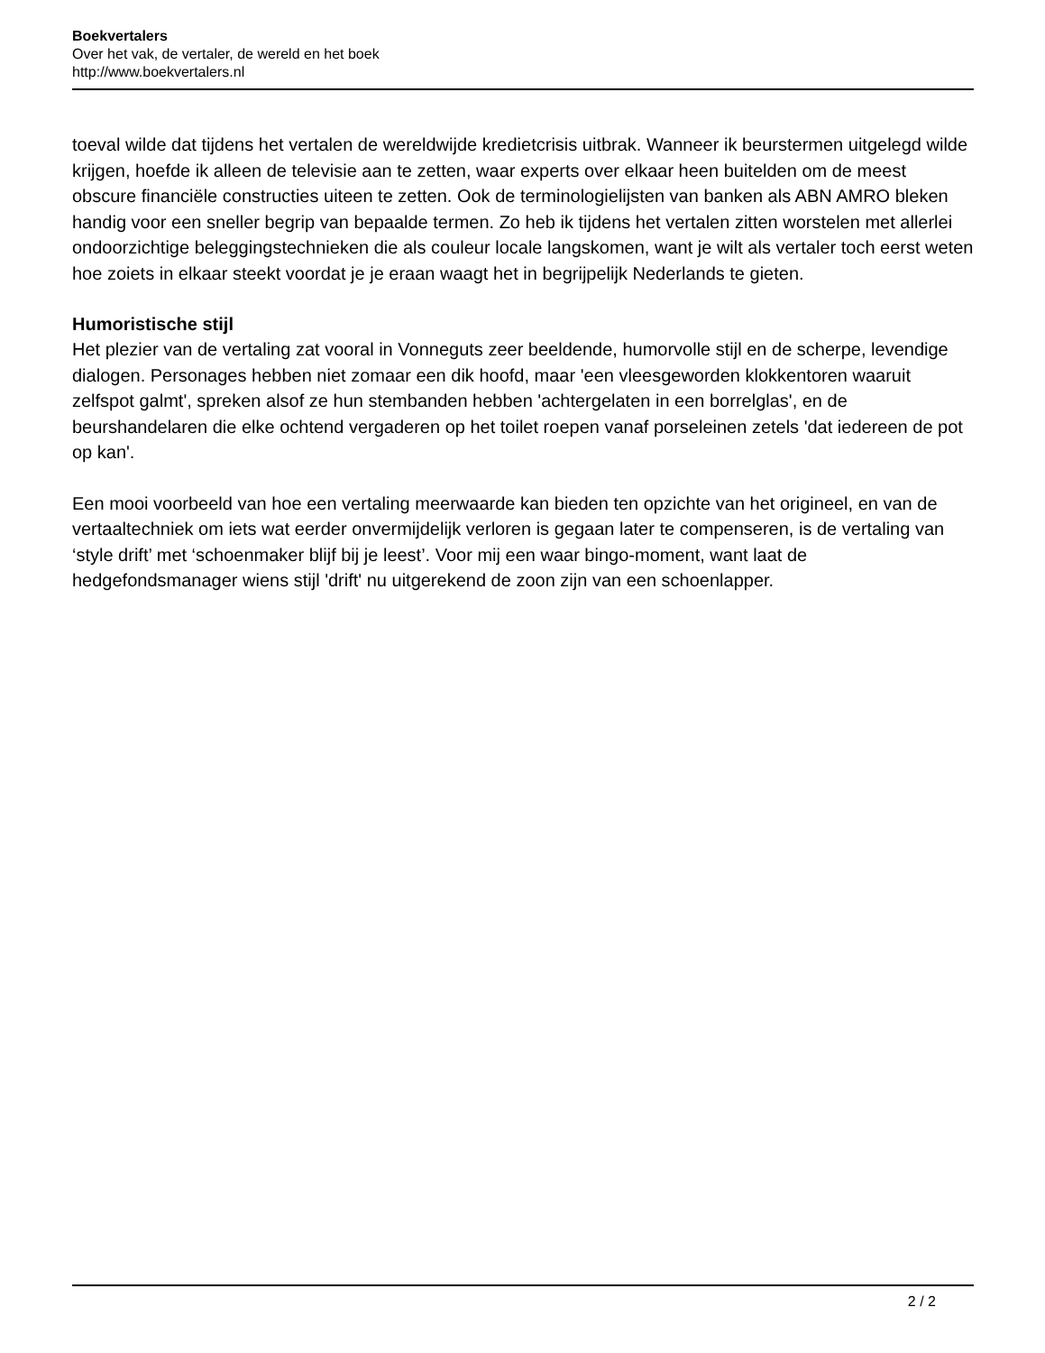Boekvertalers
Over het vak, de vertaler, de wereld en het boek
http://www.boekvertalers.nl
toeval wilde dat tijdens het vertalen de wereldwijde kredietcrisis uitbrak. Wanneer ik beurstermen uitgelegd wilde krijgen, hoefde ik alleen de televisie aan te zetten, waar experts over elkaar heen buitelden om de meest obscure financiële constructies uiteen te zetten. Ook de terminologielijsten van banken als ABN AMRO bleken handig voor een sneller begrip van bepaalde termen. Zo heb ik tijdens het vertalen zitten worstelen met allerlei ondoorzichtige beleggingstechnieken die als couleur locale langskomen, want je wilt als vertaler toch eerst weten hoe zoiets in elkaar steekt voordat je je eraan waagt het in begrijpelijk Nederlands te gieten.
Humoristische stijl
Het plezier van de vertaling zat vooral in Vonneguts zeer beeldende, humorvolle stijl en de scherpe, levendige dialogen. Personages hebben niet zomaar een dik hoofd, maar 'een vleesgeworden klokkentoren waaruit zelfspot galmt', spreken alsof ze hun stembanden hebben 'achtergelaten in een borrelglas', en de beurshandelaren die elke ochtend vergaderen op het toilet roepen vanaf porseleinen zetels 'dat iedereen de pot op kan'.
Een mooi voorbeeld van hoe een vertaling meerwaarde kan bieden ten opzichte van het origineel, en van de vertaaltechniek om iets wat eerder onvermijdelijk verloren is gegaan later te compenseren, is de vertaling van ‘style drift’ met ‘schoenmaker blijf bij je leest’. Voor mij een waar bingo-moment, want laat de hedgefondsmanager wiens stijl 'drift' nu uitgerekend de zoon zijn van een schoenlapper.
2 / 2